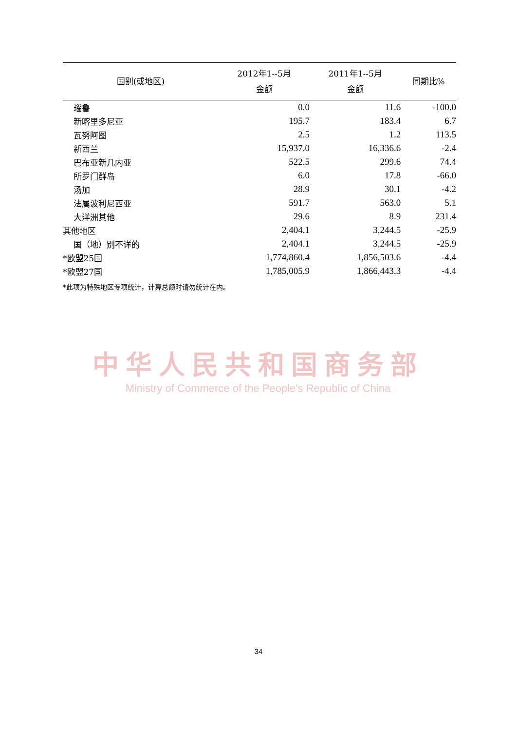| 国别(或地区) | 2012年1--5月 金额 | 2011年1--5月 金额 | 同期比% |
| --- | --- | --- | --- |
| 瑙鲁 | 0.0 | 11.6 | -100.0 |
| 新喀里多尼亚 | 195.7 | 183.4 | 6.7 |
| 瓦努阿图 | 2.5 | 1.2 | 113.5 |
| 新西兰 | 15,937.0 | 16,336.6 | -2.4 |
| 巴布亚新几内亚 | 522.5 | 299.6 | 74.4 |
| 所罗门群岛 | 6.0 | 17.8 | -66.0 |
| 汤加 | 28.9 | 30.1 | -4.2 |
| 法属波利尼西亚 | 591.7 | 563.0 | 5.1 |
| 大洋洲其他 | 29.6 | 8.9 | 231.4 |
| 其他地区 | 2,404.1 | 3,244.5 | -25.9 |
| 国（地）别不详的 | 2,404.1 | 3,244.5 | -25.9 |
| *欧盟25国 | 1,774,860.4 | 1,856,503.6 | -4.4 |
| *欧盟27国 | 1,785,005.9 | 1,866,443.3 | -4.4 |
*此项为特殊地区专项统计，计算总额时请勿统计在内。
中华人民共和国商务部
Ministry of Commerce of the People's Republic of China
34